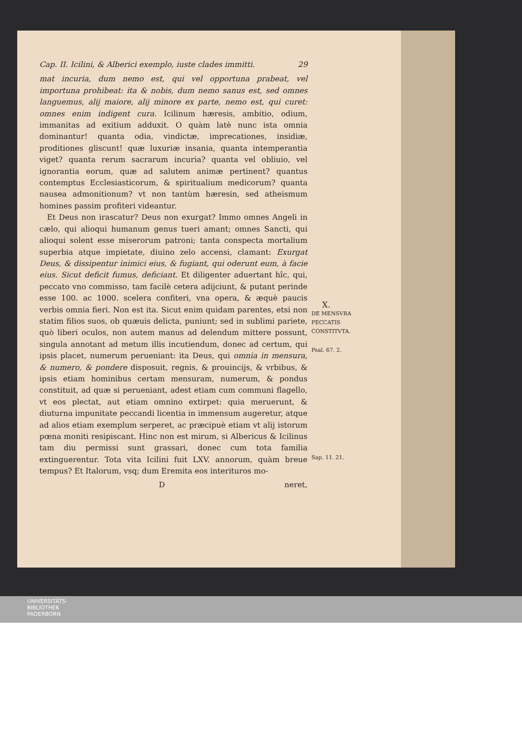Cap. II. Icilini, & Alberici exemplo, iuste clades immitti. 29
mat incuria, dum nemo est, qui vel opportuna prabeat, vel importuna prohibeat: ita & nobis, dum nemo sanus est, sed omnes languemus, alij maiore, alij minore ex parte, nemo est, qui curet: omnes enim indigent cura. Icilinum hæresis, ambitio, odium, immanitas ad exitium adduxit. O quàm latè nunc ista omnia dominantur! quanta odia, vindictæ, imprecationes, insidiæ, proditiones gliscunt! quæ luxuriæ insania, quanta intemperantia viget? quanta rerum sacrarum incuria? quanta vel obliuio, vel ignorantia eorum, quæ ad salutem animæ pertinent? quantus contemptus Ecclesiasticorum, & spiritualium medicorum? quanta nausea admonitionum? vt non tantùm hæresin, sed atheismum homines passim profiteri videantur.
 Et Deus non irascatur? Deus non exurgat? Immo omnes Angeli in cælo, qui alioqui humanum genus tueri amant; omnes Sancti, qui alioqui solent esse miserorum patroni; tanta conspecta mortalium superbia atque impietate, diuino zelo accensi, clamant: Exurgat Deus, & dissipentur inimici eius, & fugiant, qui oderunt eum, à facie eius. Sicut deficit fumus, deficiant. Et diligenter aduertant hîc, qui, peccato vno commisso, tam facilè cetera adijciunt, & putant perinde esse 100. ac 1000. scelera confiteri, vna opera, & æquè paucis verbis omnia fieri. Non est ita. Sicut enim quidam parentes, etsi non statim filios suos, ob quæuis delicta, puniunt; sed in sublimi pariete, quò liberi oculos, non autem manus ad delendum mittere possunt, singula annotant ad metum illis incutiendum, donec ad certum, qui ipsis placet, numerum perueniant: ita Deus, qui omnia in mensura, & numero, & pondere disposuit, regnis, & prouincijs, & vrbibus, & ipsis etiam hominibus certam mensuram, numerum, & pondus constituit, ad quæ si perueniant, adest etiam cum communi flagello, vt eos plectat, aut etiam omnino extirpet: quia meruerunt, & diuturna impunitate peccandi licentia in immensum augeretur, atque ad alios etiam exemplum serperet, ac præcipuè etiam vt alij istorum pœna moniti resipiscant. Hinc non est mirum, si Albericus & Icilinus tam diu permissi sunt grassari, donec cum tota familia extinguerentur. Tota vita Icilini fuit LXV. annorum, quàm breue tempus? Et Italorum, vsq; dum Eremita eos interituros mo-
Dneret,
X.
DE MENSVRA
PECCATIS
CONSTITVTA.
Psal. 67. 2.
Sap. 11. 21.
UNIVERSITÄTS-
BIBLIOTHEK
PADERBORN